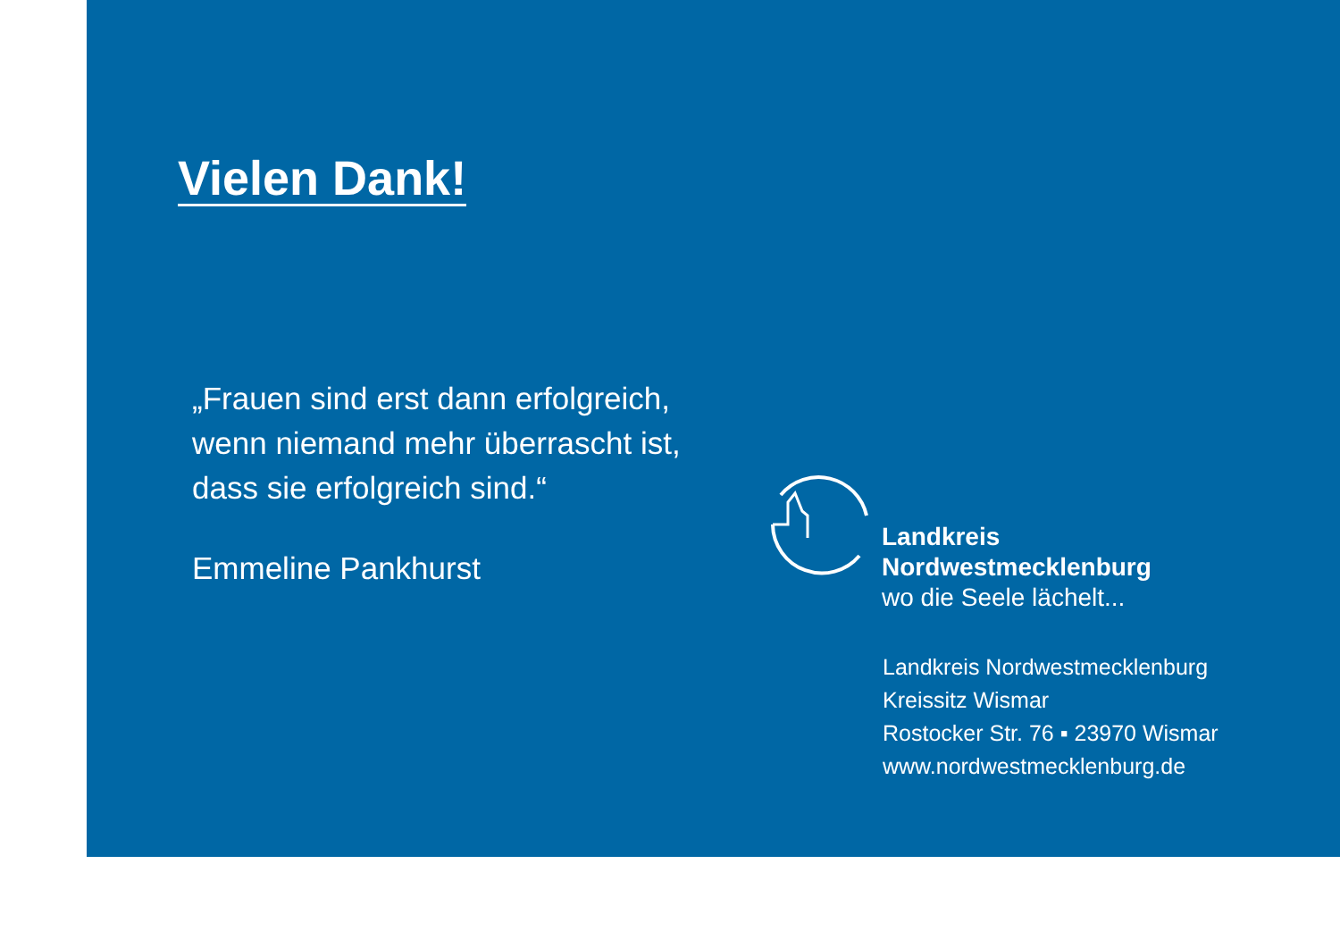Vielen Dank!
„Frauen sind erst dann erfolgreich,
wenn niemand mehr überrascht ist,
dass sie erfolgreich sind.“
Emmeline Pankhurst
Landkreis
Nordwestmecklenburg
wo die Seele lächelt...
Landkreis Nordwestmecklenburg
Kreissitz Wismar
Rostocker Str. 76 ▪ 23970 Wismar
www.nordwestmecklenburg.de